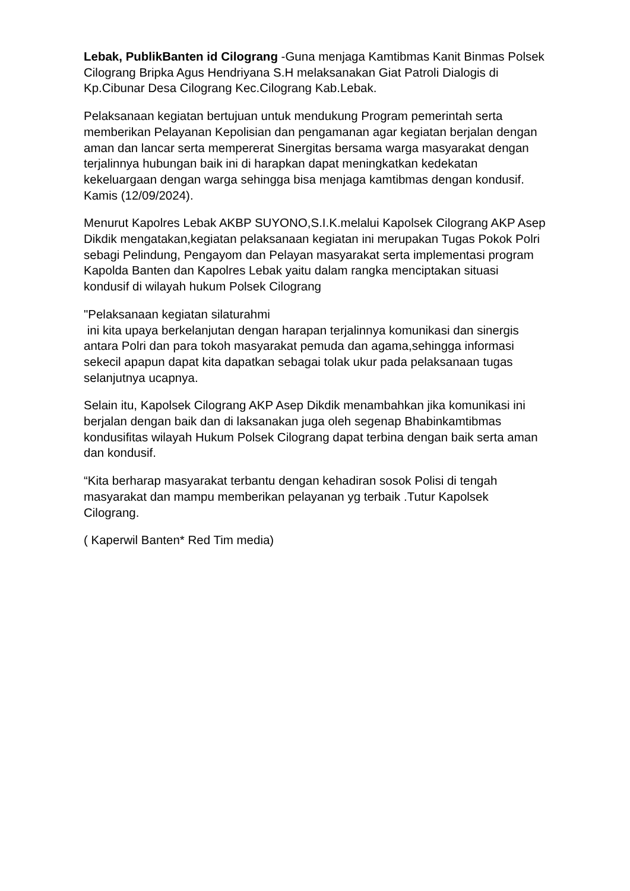Lebak, PublikBanten id Cilograng -Guna menjaga Kamtibmas Kanit Binmas Polsek Cilograng Bripka Agus Hendriyana S.H melaksanakan Giat Patroli Dialogis di Kp.Cibunar Desa Cilograng Kec.Cilograng Kab.Lebak.
Pelaksanaan kegiatan bertujuan untuk mendukung Program pemerintah serta memberikan Pelayanan Kepolisian dan pengamanan agar kegiatan berjalan dengan aman dan lancar serta mempererat Sinergitas bersama warga masyarakat dengan terjalinnya hubungan baik ini di harapkan dapat meningkatkan kedekatan kekeluargaan dengan warga sehingga bisa menjaga kamtibmas dengan kondusif.
Kamis (12/09/2024).
Menurut Kapolres Lebak AKBP SUYONO,S.I.K.melalui Kapolsek Cilograng AKP Asep Dikdik mengatakan,kegiatan pelaksanaan kegiatan ini merupakan Tugas Pokok Polri sebagi Pelindung, Pengayom dan Pelayan masyarakat serta implementasi program Kapolda Banten dan Kapolres Lebak yaitu dalam rangka menciptakan situasi kondusif di wilayah hukum Polsek Cilograng
"Pelaksanaan kegiatan silaturahmi
ini kita upaya berkelanjutan dengan harapan terjalinnya komunikasi dan sinergis antara Polri dan para tokoh masyarakat pemuda dan agama,sehingga informasi sekecil apapun dapat kita dapatkan sebagai tolak ukur pada pelaksanaan tugas selanjutnya ucapnya.
Selain itu, Kapolsek Cilograng AKP Asep Dikdik menambahkan jika komunikasi ini berjalan dengan baik dan di laksanakan juga oleh segenap Bhabinkamtibmas kondusifitas wilayah Hukum Polsek Cilograng dapat terbina dengan baik serta aman dan kondusif.
“Kita berharap masyarakat terbantu dengan kehadiran sosok Polisi di tengah masyarakat dan mampu memberikan pelayanan yg terbaik .Tutur Kapolsek Cilograng.
( Kaperwil Banten* Red Tim media)